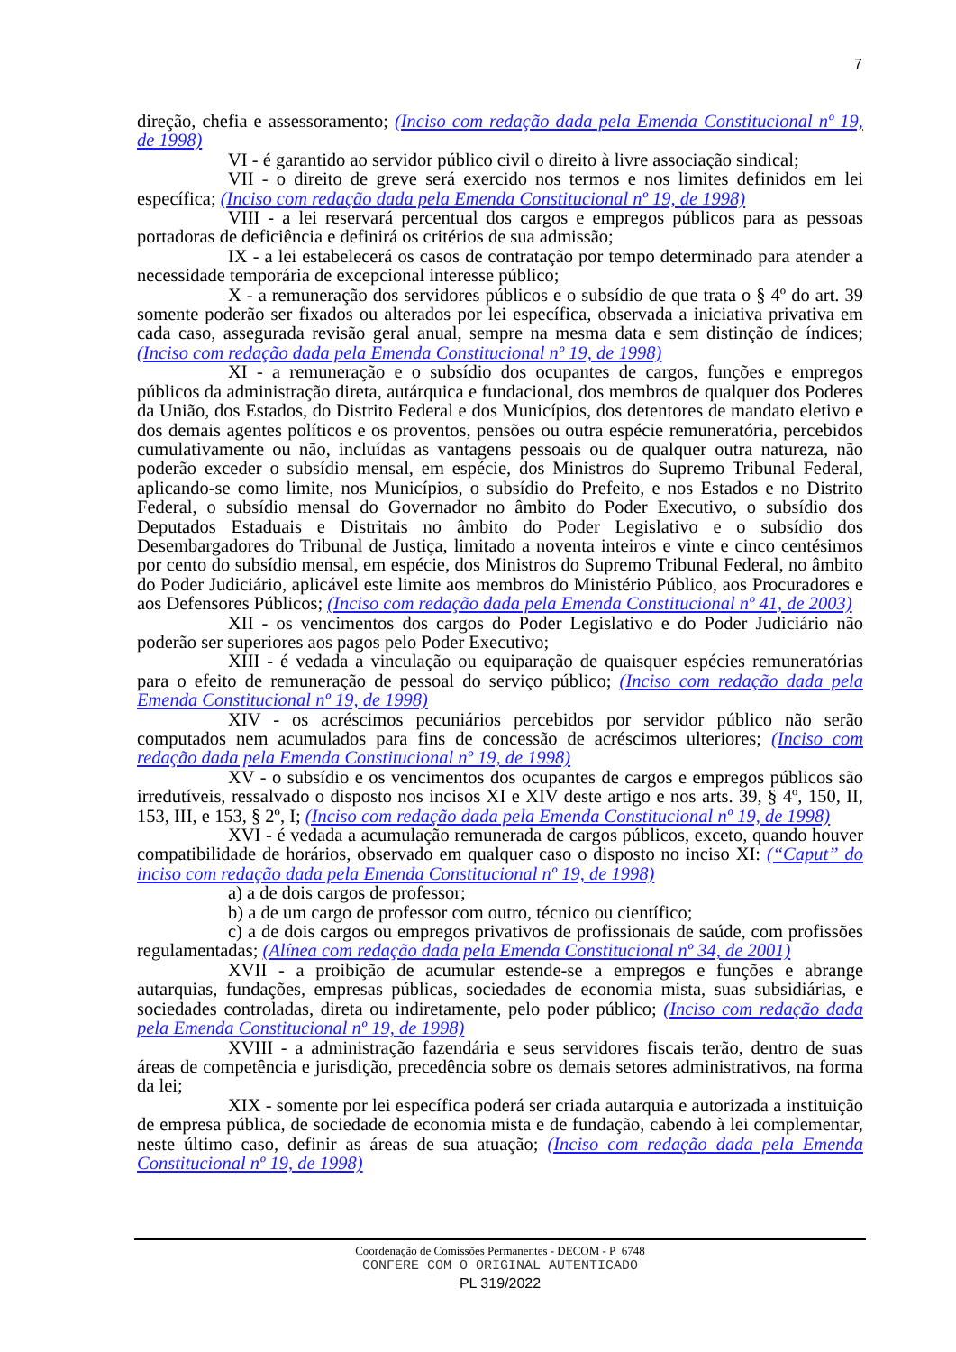7
direção, chefia e assessoramento; (Inciso com redação dada pela Emenda Constitucional nº 19, de 1998)
VI - é garantido ao servidor público civil o direito à livre associação sindical;
VII - o direito de greve será exercido nos termos e nos limites definidos em lei específica; (Inciso com redação dada pela Emenda Constitucional nº 19, de 1998)
VIII - a lei reservará percentual dos cargos e empregos públicos para as pessoas portadoras de deficiência e definirá os critérios de sua admissão;
IX - a lei estabelecerá os casos de contratação por tempo determinado para atender a necessidade temporária de excepcional interesse público;
X - a remuneração dos servidores públicos e o subsídio de que trata o § 4º do art. 39 somente poderão ser fixados ou alterados por lei específica, observada a iniciativa privativa em cada caso, assegurada revisão geral anual, sempre na mesma data e sem distinção de índices; (Inciso com redação dada pela Emenda Constitucional nº 19, de 1998)
XI - a remuneração e o subsídio dos ocupantes de cargos, funções e empregos públicos da administração direta, autárquica e fundacional, dos membros de qualquer dos Poderes da União, dos Estados, do Distrito Federal e dos Municípios, dos detentores de mandato eletivo e dos demais agentes políticos e os proventos, pensões ou outra espécie remuneratória, percebidos cumulativamente ou não, incluídas as vantagens pessoais ou de qualquer outra natureza, não poderão exceder o subsídio mensal, em espécie, dos Ministros do Supremo Tribunal Federal, aplicando-se como limite, nos Municípios, o subsídio do Prefeito, e nos Estados e no Distrito Federal, o subsídio mensal do Governador no âmbito do Poder Executivo, o subsídio dos Deputados Estaduais e Distritais no âmbito do Poder Legislativo e o subsídio dos Desembargadores do Tribunal de Justiça, limitado a noventa inteiros e vinte e cinco centésimos por cento do subsídio mensal, em espécie, dos Ministros do Supremo Tribunal Federal, no âmbito do Poder Judiciário, aplicável este limite aos membros do Ministério Público, aos Procuradores e aos Defensores Públicos; (Inciso com redação dada pela Emenda Constitucional nº 41, de 2003)
XII - os vencimentos dos cargos do Poder Legislativo e do Poder Judiciário não poderão ser superiores aos pagos pelo Poder Executivo;
XIII - é vedada a vinculação ou equiparação de quaisquer espécies remuneratórias para o efeito de remuneração de pessoal do serviço público; (Inciso com redação dada pela Emenda Constitucional nº 19, de 1998)
XIV - os acréscimos pecuniários percebidos por servidor público não serão computados nem acumulados para fins de concessão de acréscimos ulteriores; (Inciso com redação dada pela Emenda Constitucional nº 19, de 1998)
XV - o subsídio e os vencimentos dos ocupantes de cargos e empregos públicos são irredutíveis, ressalvado o disposto nos incisos XI e XIV deste artigo e nos arts. 39, § 4º, 150, II, 153, III, e 153, § 2º, I; (Inciso com redação dada pela Emenda Constitucional nº 19, de 1998)
XVI - é vedada a acumulação remunerada de cargos públicos, exceto, quando houver compatibilidade de horários, observado em qualquer caso o disposto no inciso XI: (“Caput” do inciso com redação dada pela Emenda Constitucional nº 19, de 1998)
a) a de dois cargos de professor;
b) a de um cargo de professor com outro, técnico ou científico;
c) a de dois cargos ou empregos privativos de profissionais de saúde, com profissões regulamentadas; (Alínea com redação dada pela Emenda Constitucional nº 34, de 2001)
XVII - a proibição de acumular estende-se a empregos e funções e abrange autarquias, fundações, empresas públicas, sociedades de economia mista, suas subsidiárias, e sociedades controladas, direta ou indiretamente, pelo poder público; (Inciso com redação dada pela Emenda Constitucional nº 19, de 1998)
XVIII - a administração fazendária e seus servidores fiscais terão, dentro de suas áreas de competência e jurisdição, precedência sobre os demais setores administrativos, na forma da lei;
XIX - somente por lei específica poderá ser criada autarquia e autorizada a instituição de empresa pública, de sociedade de economia mista e de fundação, cabendo à lei complementar, neste último caso, definir as áreas de sua atuação; (Inciso com redação dada pela Emenda Constitucional nº 19, de 1998)
Coordenação de Comissões Permanentes - DECOM - P_6748
CONFERE COM O ORIGINAL AUTENTICADO
PL 319/2022